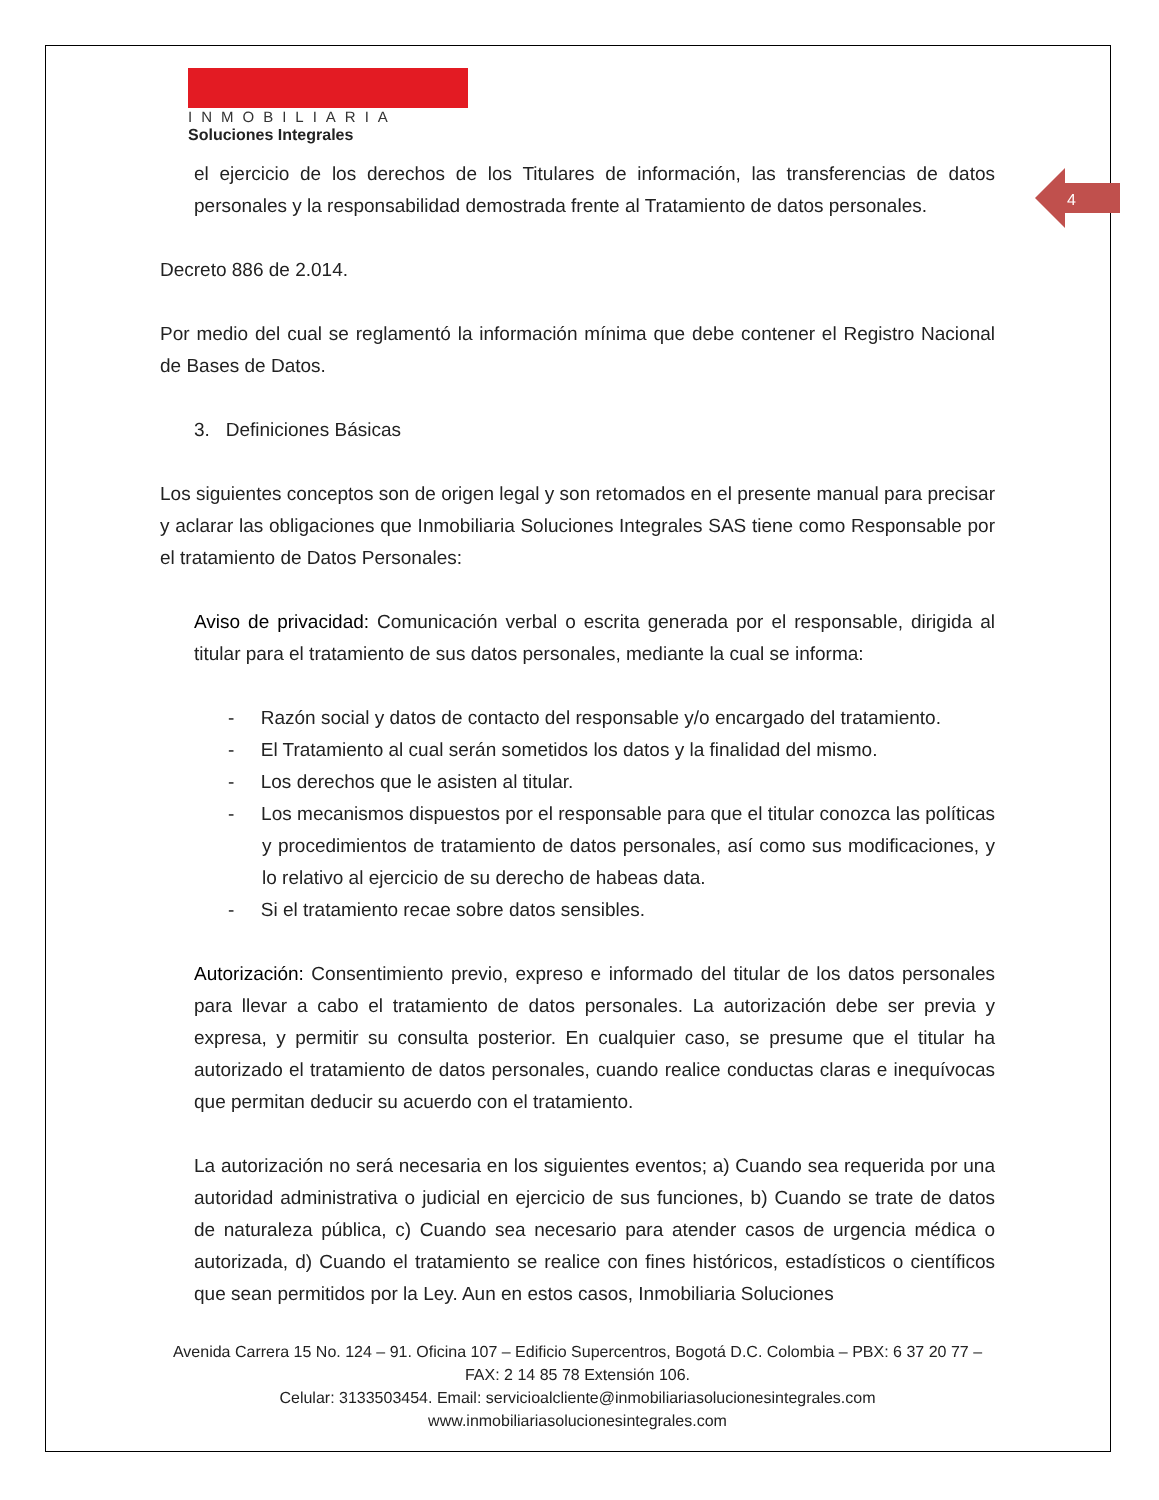4
INMOBILIARIA
Soluciones Integrales
el ejercicio de los derechos de los Titulares de información, las transferencias de datos personales y la responsabilidad demostrada frente al Tratamiento de datos personales.
Decreto 886 de 2.014.
Por medio del cual se reglamentó la información mínima que debe contener el Registro Nacional de Bases de Datos.
3. Definiciones Básicas
Los siguientes conceptos son de origen legal y son retomados en el presente manual para precisar y aclarar las obligaciones que Inmobiliaria Soluciones Integrales SAS tiene como Responsable por el tratamiento de Datos Personales:
Aviso de privacidad: Comunicación verbal o escrita generada por el responsable, dirigida al titular para el tratamiento de sus datos personales, mediante la cual se informa:
- Razón social y datos de contacto del responsable y/o encargado del tratamiento.
- El Tratamiento al cual serán sometidos los datos y la finalidad del mismo.
- Los derechos que le asisten al titular.
- Los mecanismos dispuestos por el responsable para que el titular conozca las políticas y procedimientos de tratamiento de datos personales, así como sus modificaciones, y lo relativo al ejercicio de su derecho de habeas data.
- Si el tratamiento recae sobre datos sensibles.
Autorización: Consentimiento previo, expreso e informado del titular de los datos personales para llevar a cabo el tratamiento de datos personales. La autorización debe ser previa y expresa, y permitir su consulta posterior. En cualquier caso, se presume que el titular ha autorizado el tratamiento de datos personales, cuando realice conductas claras e inequívocas que permitan deducir su acuerdo con el tratamiento.
La autorización no será necesaria en los siguientes eventos; a) Cuando sea requerida por una autoridad administrativa o judicial en ejercicio de sus funciones, b) Cuando se trate de datos de naturaleza pública, c) Cuando sea necesario para atender casos de urgencia médica o autorizada, d) Cuando el tratamiento se realice con fines históricos, estadísticos o científicos que sean permitidos por la Ley. Aun en estos casos, Inmobiliaria Soluciones
Avenida Carrera 15 No. 124 – 91. Oficina 107 – Edificio Supercentros, Bogotá D.C. Colombia – PBX: 6 37 20 77 – FAX: 2 14 85 78 Extensión 106.
Celular: 3133503454. Email: servicioalcliente@inmobiliariasolucionesintegrales.com
www.inmobiliariasolucionesintegrales.com